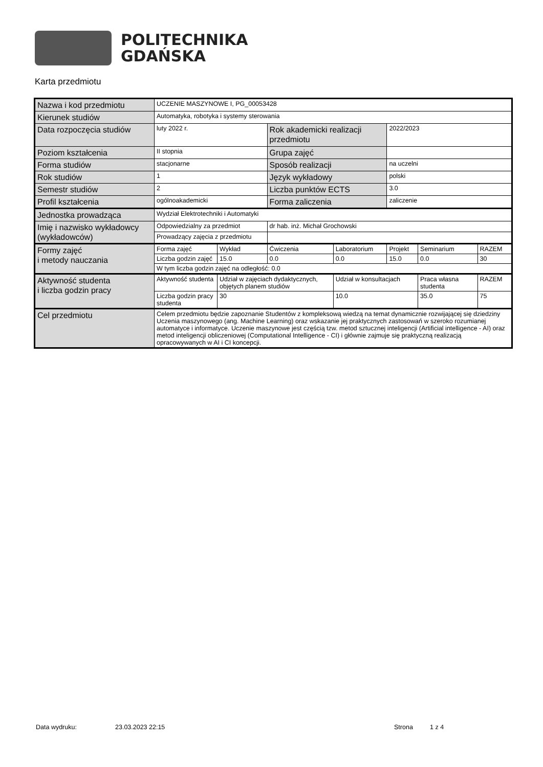POLITECHNIKA
GDAŃSKA
Karta przedmiotu
| Nazwa i kod przedmiotu | UCZENIE MASZYNOWE I, PG_00053428 | | | | | | |
| Kierunek studiów | Automatyka, robotyka i systemy sterowania | | | | | | |
| Data rozpoczęcia studiów | luty 2022 r. | | Rok akademicki realizacji przedmiotu | | 2022/2023 | | |
| Poziom kształcenia | II stopnia | | Grupa zajęć | | | | |
| Forma studiów | stacjonarne | | Sposób realizacji | | na uczelni | | |
| Rok studiów | 1 | | Język wykładowy | | polski | | |
| Semestr studiów | 2 | | Liczba punktów ECTS | | 3.0 | | |
| Profil kształcenia | ogólnoakademicki | | Forma zaliczenia | | zaliczenie | | |
| Jednostka prowadząca | Wydział Elektrotechniki i Automatyki | | | | | | |
| Imię i nazwisko wykładowcy (wykładowców) | Odpowiedzialny za przedmiot | | dr hab. inż. Michał Grochowski | | | | |
| | Prowadzący zajęcia z przedmiotu | | | | | | |
| Formy zajęć i metody nauczania | Forma zajęć | Wykład | Ćwiczenia | Laboratorium | Projekt | Seminarium | RAZEM |
| | Liczba godzin zajęć | 15.0 | 0.0 | 0.0 | 15.0 | 0.0 | 30 |
| | W tym liczba godzin zajęć na odległość: 0.0 | | | | | | |
| Aktywność studenta i liczba godzin pracy | Aktywność studenta | Udział w zajęciach dydaktycznych, objętych planem studiów | | Udział w konsultacjach | | Praca własna studenta | RAZEM |
| | Liczba godzin pracy studenta | 30 | | 10.0 | | 35.0 | 75 |
| Cel przedmiotu | Celem przedmiotu będzie zapoznanie Studentów z kompleksową wiedzą na temat dynamicznie rozwijającej się dziedziny Uczenia maszynowego (ang. Machine Learning) oraz wskazanie jej praktycznych zastosowań w szeroko rozumianej automatyce i informatyce. Uczenie maszynowe jest częścią tzw. metod sztucznej inteligencji (Artificial intelligence - AI) oraz metod inteligencji obliczeniowej (Computational Intelligence - CI) i głównie zajmuje się praktyczną realizacją opracowywanych w AI i CI koncepcji. | | | | | | |
Data wydruku: 23.03.2023 22:15 Strona 1 z 4